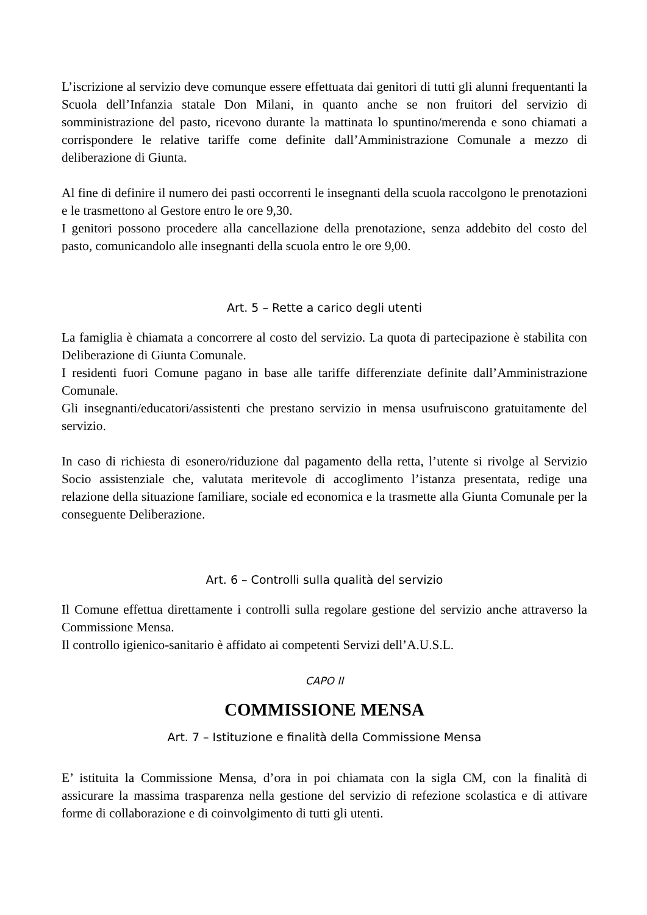L’iscrizione al servizio deve comunque essere effettuata dai genitori di tutti gli alunni frequentanti la Scuola dell’Infanzia statale Don Milani, in quanto anche se non fruitori del servizio di somministrazione del pasto, ricevono durante la mattinata lo spuntino/merenda e sono chiamati a corrispondere le relative tariffe come definite dall’Amministrazione Comunale a mezzo di deliberazione di Giunta.
Al fine di definire il numero dei pasti occorrenti le insegnanti della scuola raccolgono le prenotazioni e le trasmettono al Gestore entro le ore 9,30.
I genitori possono procedere alla cancellazione della prenotazione, senza addebito del costo del pasto, comunicandolo alle insegnanti della scuola entro le ore 9,00.
Art. 5 – Rette a carico degli utenti
La famiglia è chiamata a concorrere al costo del servizio. La quota di partecipazione è stabilita con Deliberazione di Giunta Comunale.
I residenti fuori Comune pagano in base alle tariffe differenziate definite dall’Amministrazione Comunale.
Gli insegnanti/educatori/assistenti che prestano servizio in mensa usufruiscono gratuitamente del servizio.
In caso di richiesta di esonero/riduzione dal pagamento della retta, l’utente si rivolge al Servizio Socio assistenziale che, valutata meritevole di accoglimento l’istanza presentata, redige una relazione della situazione familiare, sociale ed economica e la trasmette alla Giunta Comunale per la conseguente Deliberazione.
Art. 6 – Controlli sulla qualità del servizio
Il Comune effettua direttamente i controlli sulla regolare gestione del servizio anche attraverso la Commissione Mensa.
Il controllo igienico-sanitario è affidato ai competenti Servizi dell’A.U.S.L.
CAPO II
COMMISSIONE MENSA
Art. 7 – Istituzione e finalità della Commissione Mensa
E’ istituita la Commissione Mensa, d’ora in poi chiamata con la sigla CM, con la finalità di assicurare la massima trasparenza nella gestione del servizio di refezione scolastica e di attivare forme di collaborazione e di coinvolgimento di tutti gli utenti.